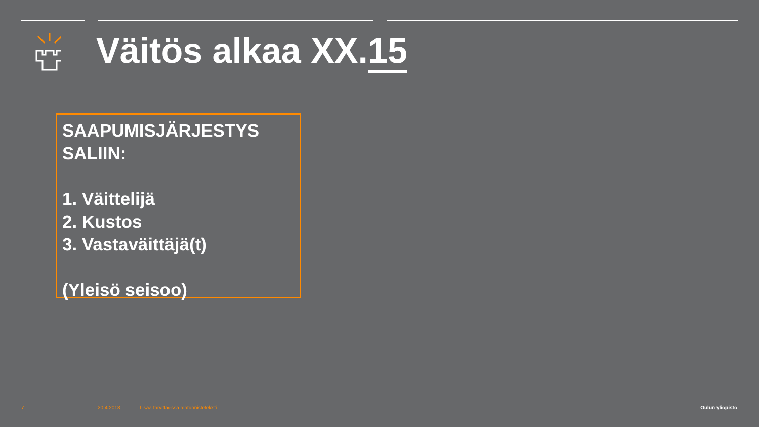Väitös alkaa XX.15
SAAPUMISJÄRJESTYS SALIIN:
1. Väittelijä
2. Kustos
3. Vastaväittäjä(t)
(Yleisö seisoo)
7 20.4.2018
Lisää tarvittaessa alatunnisteteksti
Oulun yliopisto